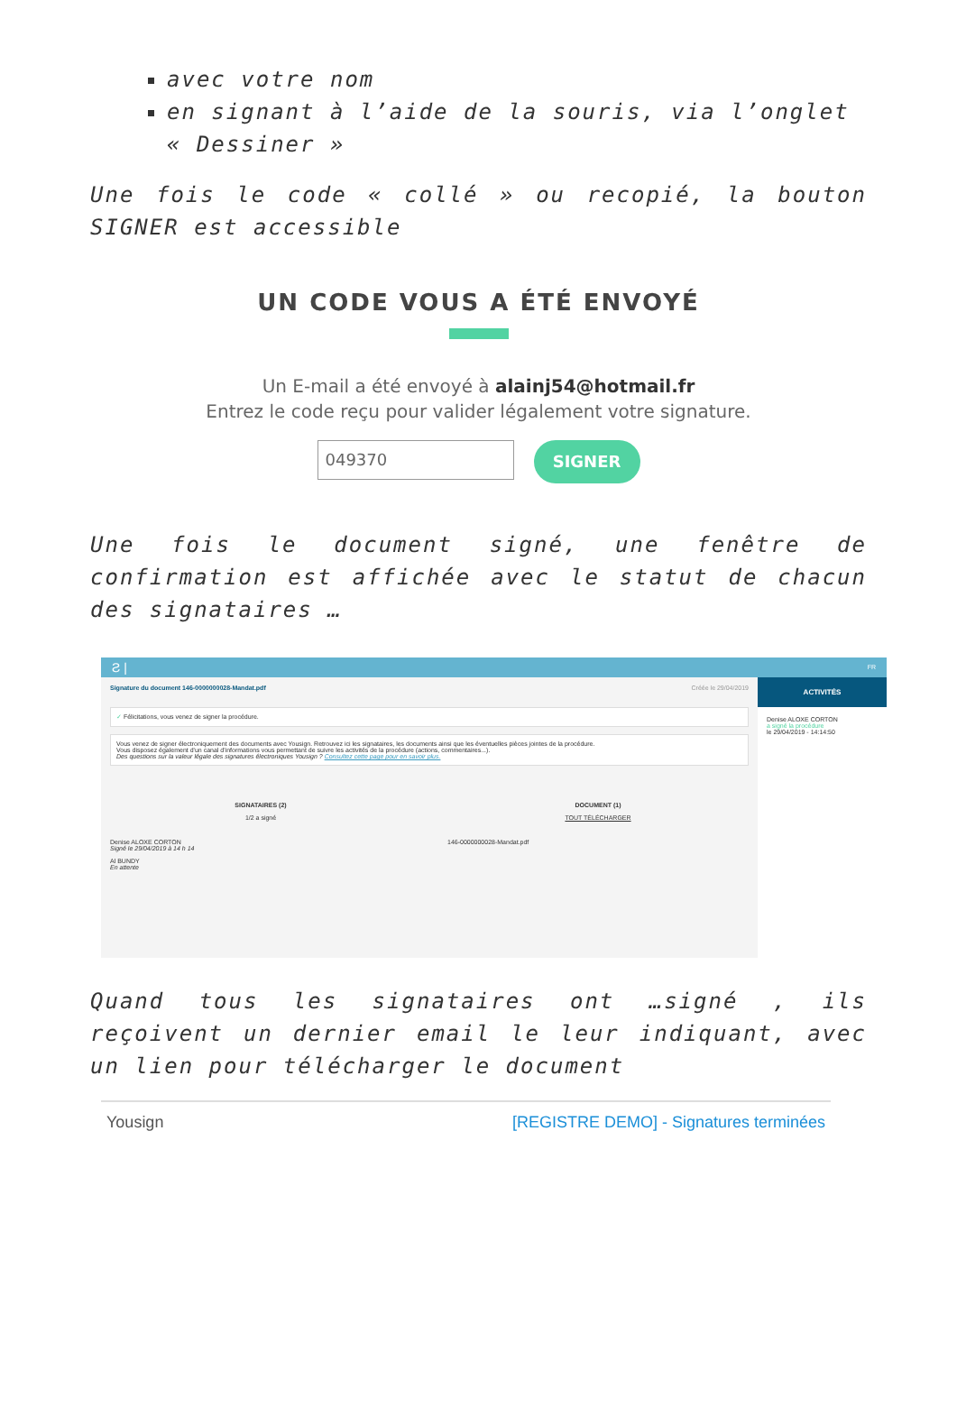avec votre nom
en signant à l’aide de la souris, via l’onglet « Dessiner »
Une fois le code « collé » ou recopié, la bouton SIGNER est accessible
UN CODE VOUS A ÉTÉ ENVOYÉ
Un E-mail a été envoyé à alainj54@hotmail.fr
Entrez le code reçu pour valider légalement votre signature.
049370
SIGNER
Une fois le document signé, une fenêtre de confirmation est affichée avec le statut de chacun des signataires …
Ƨ | FR
Signature du document 146-0000000028-Mandat.pdf Créée le 29/04/2019
✓ Félicitations, vous venez de signer la procédure.
Vous venez de signer électroniquement des documents avec Yousign. Retrouvez ici les signataires, les documents ainsi que les éventuelles pièces jointes de la procédure.
Vous disposez également d'un canal d'informations vous permettant de suivre les activités de la procédure (actions, commentaires...).
Des questions sur la valeur légale des signatures électroniques Yousign ? Consultez cette page pour en savoir plus.
SIGNATAIRES (2)
1/2 a signé
Denise ALOXE CORTON
Signé le 29/04/2019 à 14 h 14
Al BUNDY
En attente
DOCUMENT (1)
TOUT TÉLÉCHARGER
146-0000000028-Mandat.pdf
ACTIVITÉS
Denise ALOXE CORTON
a signé la procédure
le 29/04/2019 - 14:14:50
Quand tous les signataires ont …signé , ils reçoivent un dernier email le leur indiquant, avec un lien pour télécharger le document
Yousign [REGISTRE DEMO] - Signatures terminées